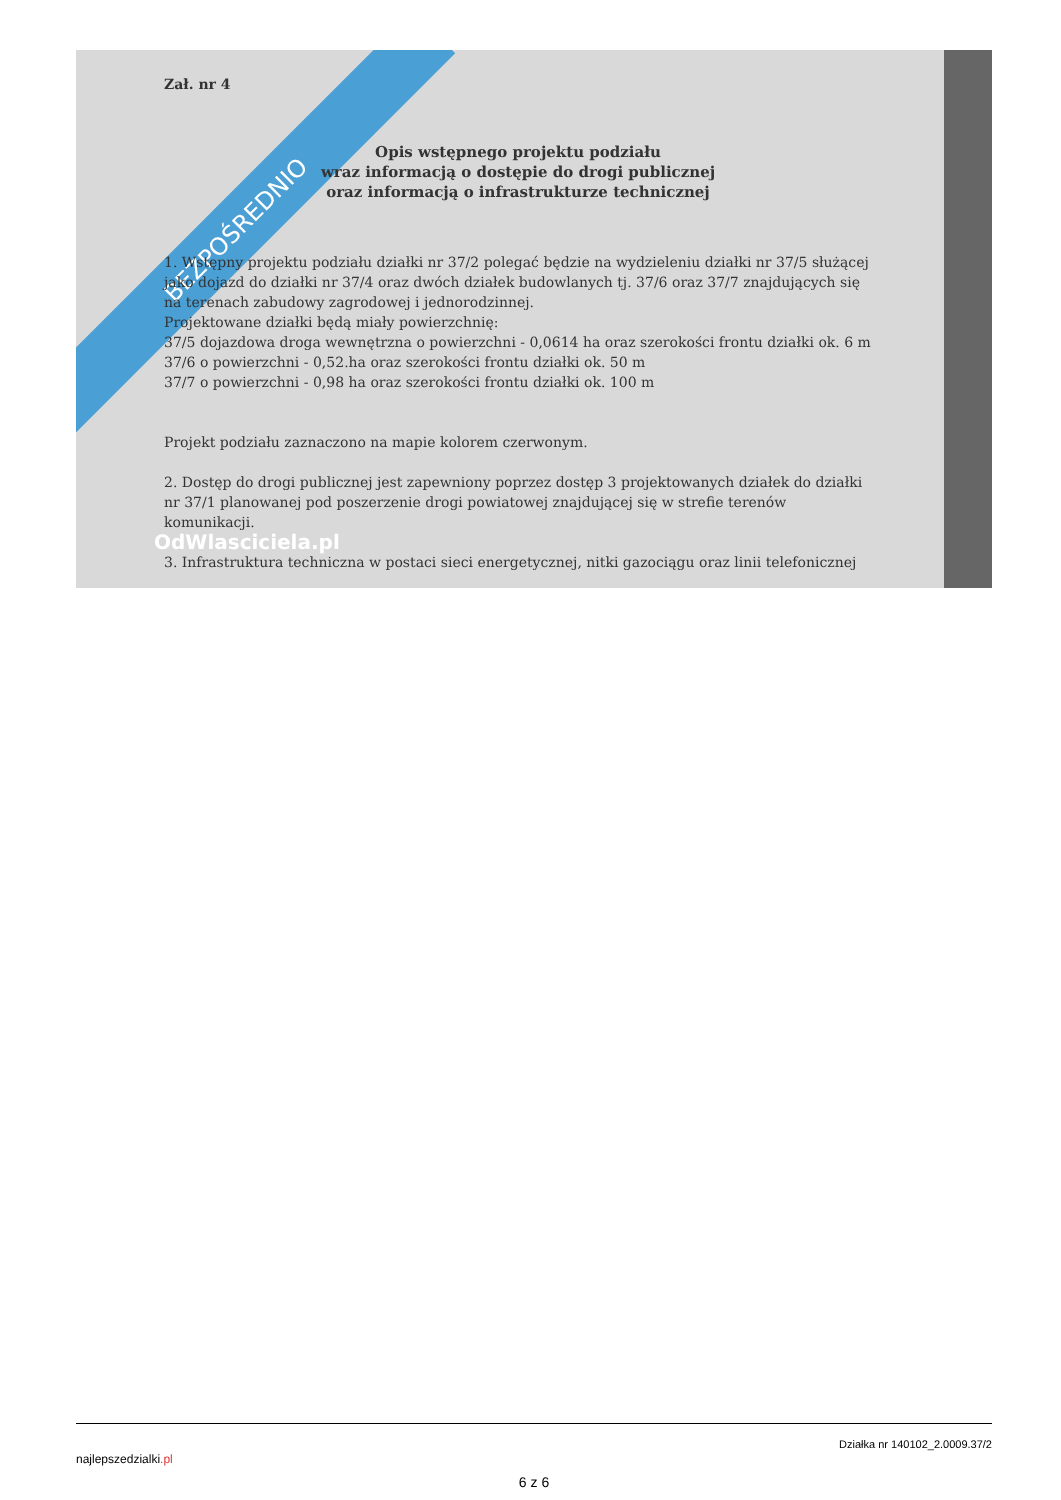BEZPOŚREDNIO
Zał. nr 4
Opis wstępnego projektu podziału
wraz informacją o dostępie do drogi publicznej
oraz informacją o infrastrukturze technicznej
1. Wstępny projektu podziału działki nr 37/2 polegać będzie na wydzieleniu działki nr 37/5 służącej jako dojazd do działki nr 37/4 oraz dwóch działek budowlanych tj. 37/6 oraz 37/7 znajdujących się na terenach zabudowy zagrodowej i jednorodzinnej.
Projektowane działki będą miały powierzchnię:
37/5 dojazdowa droga wewnętrzna o powierzchni - 0,0614 ha oraz szerokości frontu działki ok. 6 m
37/6 o powierzchni - 0,52.ha oraz szerokości frontu działki ok. 50 m
37/7 o powierzchni - 0,98 ha oraz szerokości frontu działki ok. 100 m
Projekt podziału zaznaczono na mapie kolorem czerwonym.
2. Dostęp do drogi publicznej jest zapewniony poprzez dostęp 3 projektowanych działek do działki nr 37/1 planowanej pod poszerzenie drogi powiatowej znajdującej się w strefie terenów komunikacji.
OdWlasciciela.pl
3. Infrastruktura techniczna w postaci sieci energetycznej, nitki gazociągu oraz linii telefonicznej
najlepszedzialki.pl Działka nr 140102_2.0009.37/2
6 z 6